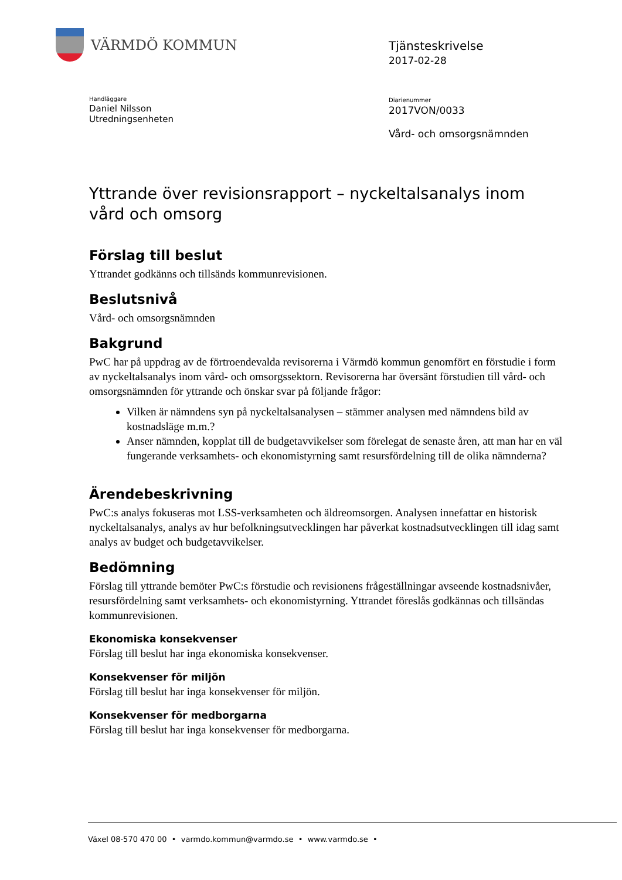VÄRMDÖ KOMMUN
Tjänsteskrivelse
2017-02-28
Handläggare
Daniel Nilsson
Utredningsenheten
Diarienummer
2017VON/0033
Vård- och omsorgsnämnden
Yttrande över revisionsrapport – nyckeltalsanalys inom vård och omsorg
Förslag till beslut
Yttrandet godkänns och tillsänds kommunrevisionen.
Beslutsnivå
Vård- och omsorgsnämnden
Bakgrund
PwC har på uppdrag av de förtroendevalda revisorerna i Värmdö kommun genomfört en förstudie i form av nyckeltalsanalys inom vård- och omsorgssektorn. Revisorerna har översänt förstudien till vård- och omsorgsnämnden för yttrande och önskar svar på följande frågor:
Vilken är nämndens syn på nyckeltalsanalysen – stämmer analysen med nämndens bild av kostnadsläge m.m.?
Anser nämnden, kopplat till de budgetavvikelser som förelegat de senaste åren, att man har en väl fungerande verksamhets- och ekonomistyrning samt resursfördelning till de olika nämnderna?
Ärendebeskrivning
PwC:s analys fokuseras mot LSS-verksamheten och äldreomsorgen. Analysen innefattar en historisk nyckeltalsanalys, analys av hur befolkningsutvecklingen har påverkat kostnadsutvecklingen till idag samt analys av budget och budgetavvikelser.
Bedömning
Förslag till yttrande bemöter PwC:s förstudie och revisionens frågeställningar avseende kostnadsnivåer, resursfördelning samt verksamhets- och ekonomistyrning. Yttrandet föreslås godkännas och tillsändas kommunrevisionen.
Ekonomiska konsekvenser
Förslag till beslut har inga ekonomiska konsekvenser.
Konsekvenser för miljön
Förslag till beslut har inga konsekvenser för miljön.
Konsekvenser för medborgarna
Förslag till beslut har inga konsekvenser för medborgarna.
Växel 08-570 470 00 • varmdo.kommun@varmdo.se • www.varmdo.se •